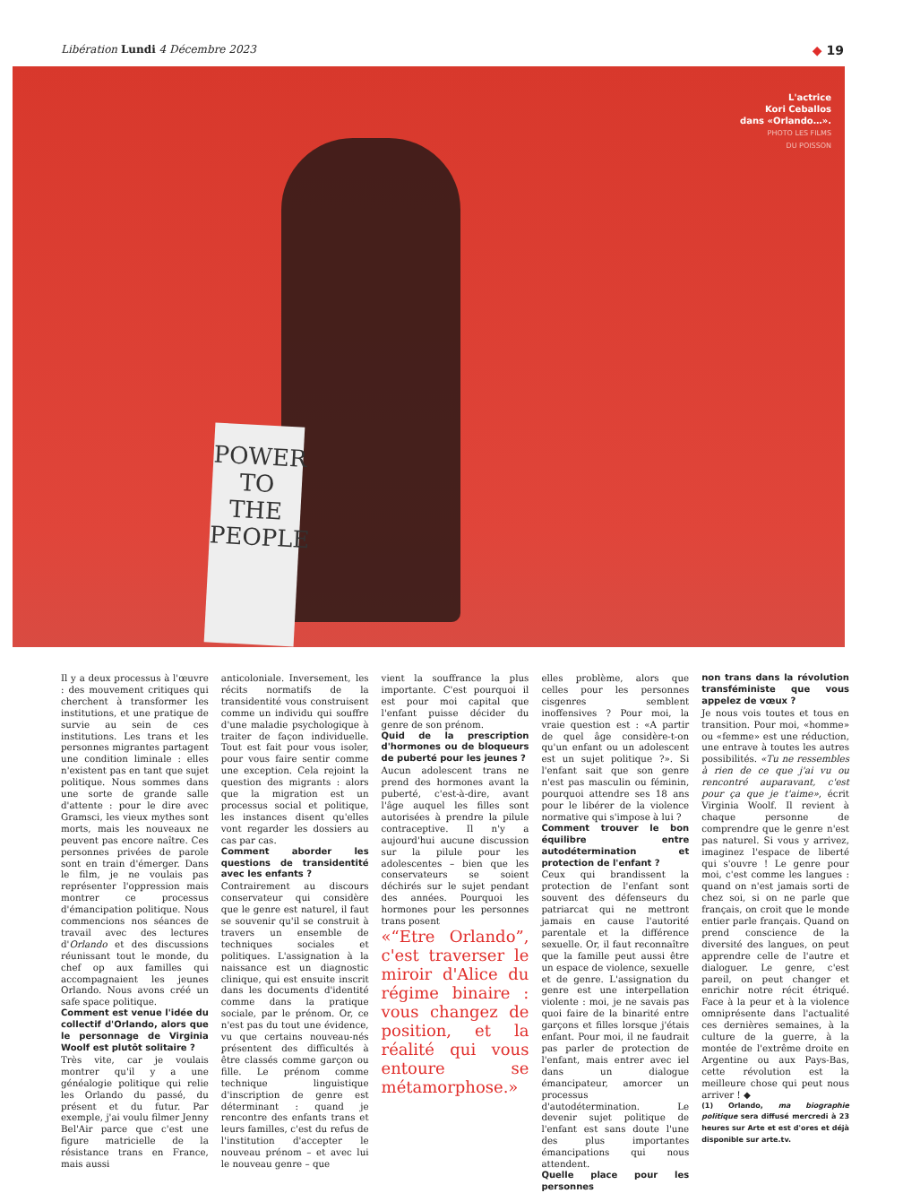Libération Lundi 4 Décembre 2023 ◆ 19
POWER
TO THE
PEOPLE
L'actrice
Kori Ceballos
dans «Orlando…».
PHOTO LES FILMS
DU POISSON
Il y a deux processus à l'œuvre : des mouvement critiques qui cherchent à transformer les institutions, et une pratique de survie au sein de ces institutions. Les trans et les personnes migrantes partagent une condition liminale : elles n'existent pas en tant que sujet politique. Nous sommes dans une sorte de grande salle d'attente : pour le dire avec Gramsci, les vieux mythes sont morts, mais les nouveaux ne peuvent pas encore naître. Ces personnes privées de parole sont en train d'émerger. Dans le film, je ne voulais pas représenter l'oppression mais montrer ce processus d'émancipation politique. Nous commencions nos séances de travail avec des lectures d'Orlando et des discussions réunissant tout le monde, du chef op aux familles qui accompagnaient les jeunes Orlando. Nous avons créé un safe space politique.
Comment est venue l'idée du collectif d'Orlando, alors que le personnage de Virginia Woolf est plutôt solitaire ?
Très vite, car je voulais montrer qu'il y a une généalogie politique qui relie les Orlando du passé, du présent et du futur. Par exemple, j'ai voulu filmer Jenny Bel'Air parce que c'est une figure matricielle de la résistance trans en France, mais aussi
anticoloniale. Inversement, les récits normatifs de la transidentité vous construisent comme un individu qui souffre d'une maladie psychologique à traiter de façon individuelle. Tout est fait pour vous isoler, pour vous faire sentir comme une exception. Cela rejoint la question des migrants : alors que la migration est un processus social et politique, les instances disent qu'elles vont regarder les dossiers au cas par cas.
Comment aborder les questions de transidentité avec les enfants ?
Contrairement au discours conservateur qui considère que le genre est naturel, il faut se souvenir qu'il se construit à travers un ensemble de techniques sociales et politiques. L'assignation à la naissance est un diagnostic clinique, qui est ensuite inscrit dans les documents d'identité comme dans la pratique sociale, par le prénom. Or, ce n'est pas du tout une évidence, vu que certains nouveau-nés présentent des difficultés à être classés comme garçon ou fille. Le prénom comme technique linguistique d'inscription de genre est déterminant : quand je rencontre des enfants trans et leurs familles, c'est du refus de l'institution d'accepter le nouveau prénom – et avec lui le nouveau genre – que
vient la souffrance la plus importante. C'est pourquoi il est pour moi capital que l'enfant puisse décider du genre de son prénom.
Quid de la prescription d'hormones ou de bloqueurs de puberté pour les jeunes ?
Aucun adolescent trans ne prend des hormones avant la puberté, c'est-à-dire, avant l'âge auquel les filles sont autorisées à prendre la pilule contraceptive. Il n'y a aujourd'hui aucune discussion sur la pilule pour les adolescentes – bien que les conservateurs se soient déchirés sur le sujet pendant des années. Pourquoi les hormones pour les personnes trans posent
«“Etre Orlando”, c'est traverser le miroir d'Alice du régime binaire : vous changez de position, et la réalité qui vous entoure se métamorphose.»
elles problème, alors que celles pour les personnes cisgenres semblent inoffensives ? Pour moi, la vraie question est : «A partir de quel âge considère-t-on qu'un enfant ou un adolescent est un sujet politique ?». Si l'enfant sait que son genre n'est pas masculin ou féminin, pourquoi attendre ses 18 ans pour le libérer de la violence normative qui s'impose à lui ?
Comment trouver le bon équilibre entre autodétermination et protection de l'enfant ?
Ceux qui brandissent la protection de l'enfant sont souvent des défenseurs du patriarcat qui ne mettront jamais en cause l'autorité parentale et la différence sexuelle. Or, il faut reconnaître que la famille peut aussi être un espace de violence, sexuelle et de genre. L'assignation du genre est une interpellation violente : moi, je ne savais pas quoi faire de la binarité entre garçons et filles lorsque j'étais enfant. Pour moi, il ne faudrait pas parler de protection de l'enfant, mais entrer avec iel dans un dialogue émancipateur, amorcer un processus d'autodétermination. Le devenir sujet politique de l'enfant est sans doute l'une des plus importantes émancipations qui nous attendent.
Quelle place pour les personnes
non trans dans la révolution transféministe que vous appelez de vœux ?
Je nous vois toutes et tous en transition. Pour moi, «homme» ou «femme» est une réduction, une entrave à toutes les autres possibilités. «Tu ne ressembles à rien de ce que j'ai vu ou rencontré auparavant, c'est pour ça que je t'aime», écrit Virginia Woolf. Il revient à chaque personne de comprendre que le genre n'est pas naturel. Si vous y arrivez, imaginez l'espace de liberté qui s'ouvre ! Le genre pour moi, c'est comme les langues : quand on n'est jamais sorti de chez soi, si on ne parle que français, on croit que le monde entier parle français. Quand on prend conscience de la diversité des langues, on peut apprendre celle de l'autre et dialoguer. Le genre, c'est pareil, on peut changer et enrichir notre récit étriqué. Face à la peur et à la violence omniprésente dans l'actualité ces dernières semaines, à la culture de la guerre, à la montée de l'extrême droite en Argentine ou aux Pays-Bas, cette révolution est la meilleure chose qui peut nous arriver ! ◆
(1) Orlando, ma biographie politique sera diffusé mercredi à 23 heures sur Arte et est d'ores et déjà disponible sur arte.tv.